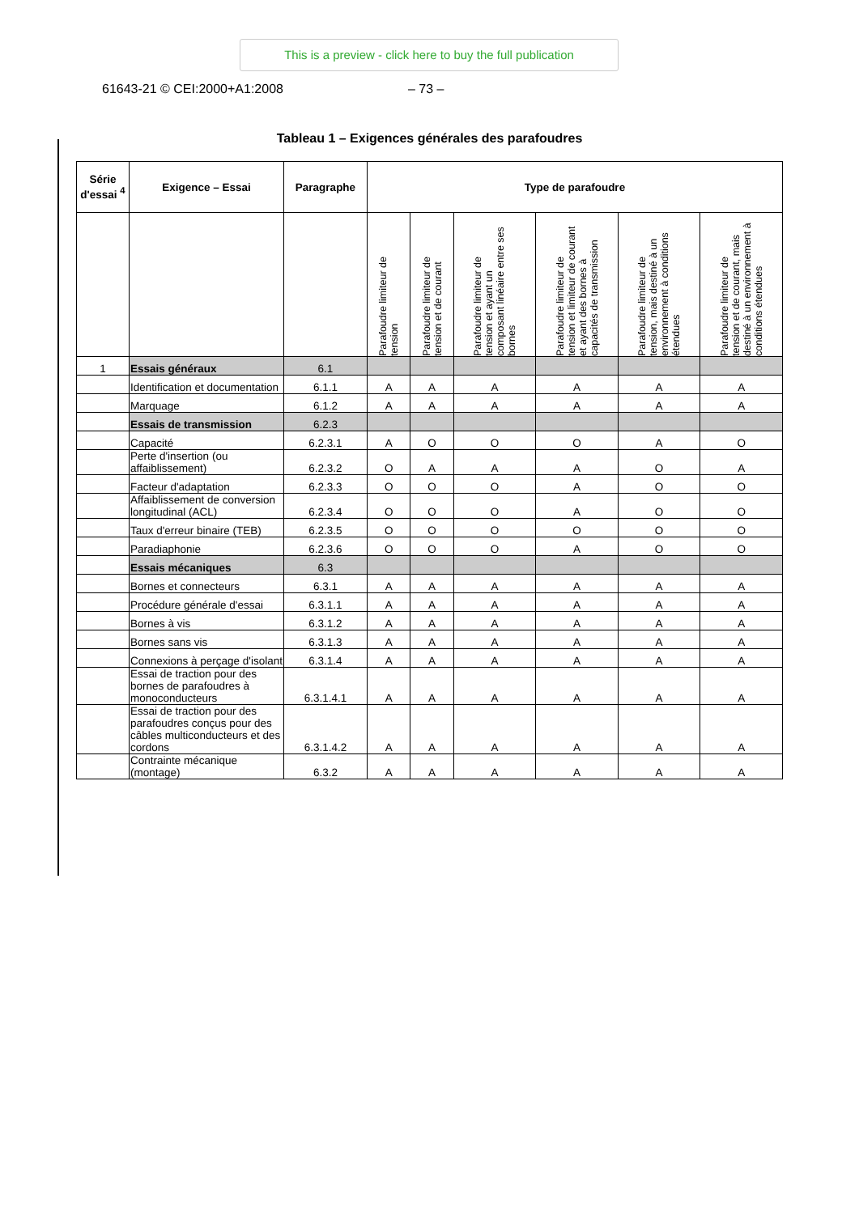This is a preview - click here to buy the full publication
61643-21 © CEI:2000+A1:2008 – 73 –
Tableau 1 – Exigences générales des parafoudres
| Série d'essai <sup>4</sup> | Exigence – Essai | Paragraphe | Type de parafoudre | | | | | |
| --- | --- | --- | --- | --- | --- | --- | --- | --- |
| | | | Parafoudre limiteur de tension | Parafoudre limiteur de tension et de courant | Parafoudre limiteur de tension et ayant un composant linéaire entre ses bornes | Parafoudre limiteur de tension et limiteur de courant et ayant des bornes à capacités de transmission | Parafoudre limiteur de tension, mais destiné à un environnement à conditions étendues | Parafoudre limiteur de tension et de courant, mais destiné à un environnement à conditions étendues |
| 1 | Essais généraux | 6.1 | | | | | | |
| | Identification et documentation | 6.1.1 | A | A | A | A | A | A |
| | Marquage | 6.1.2 | A | A | A | A | A | A |
| | Essais de transmission | 6.2.3 | | | | | | |
| | Capacité | 6.2.3.1 | A | O | O | O | A | O |
| | Perte d'insertion (ou affaiblissement) | 6.2.3.2 | O | A | A | A | O | A |
| | Facteur d'adaptation | 6.2.3.3 | O | O | O | A | O | O |
| | Affaiblissement de conversion longitudinal (ACL) | 6.2.3.4 | O | O | O | A | O | O |
| | Taux d'erreur binaire (TEB) | 6.2.3.5 | O | O | O | O | O | O |
| | Paradiaphonie | 6.2.3.6 | O | O | O | A | O | O |
| | Essais mécaniques | 6.3 | | | | | | |
| | Bornes et connecteurs | 6.3.1 | A | A | A | A | A | A |
| | Procédure générale d'essai | 6.3.1.1 | A | A | A | A | A | A |
| | Bornes à vis | 6.3.1.2 | A | A | A | A | A | A |
| | Bornes sans vis | 6.3.1.3 | A | A | A | A | A | A |
| | Connexions à perçage d'isolant | 6.3.1.4 | A | A | A | A | A | A |
| | Essai de traction pour des bornes de parafoudres à monoconducteurs | 6.3.1.4.1 | A | A | A | A | A | A |
| | Essai de traction pour des parafoudres conçus pour des câbles multiconducteurs et des cordons | 6.3.1.4.2 | A | A | A | A | A | A |
| | Contrainte mécanique (montage) | 6.3.2 | A | A | A | A | A | A |